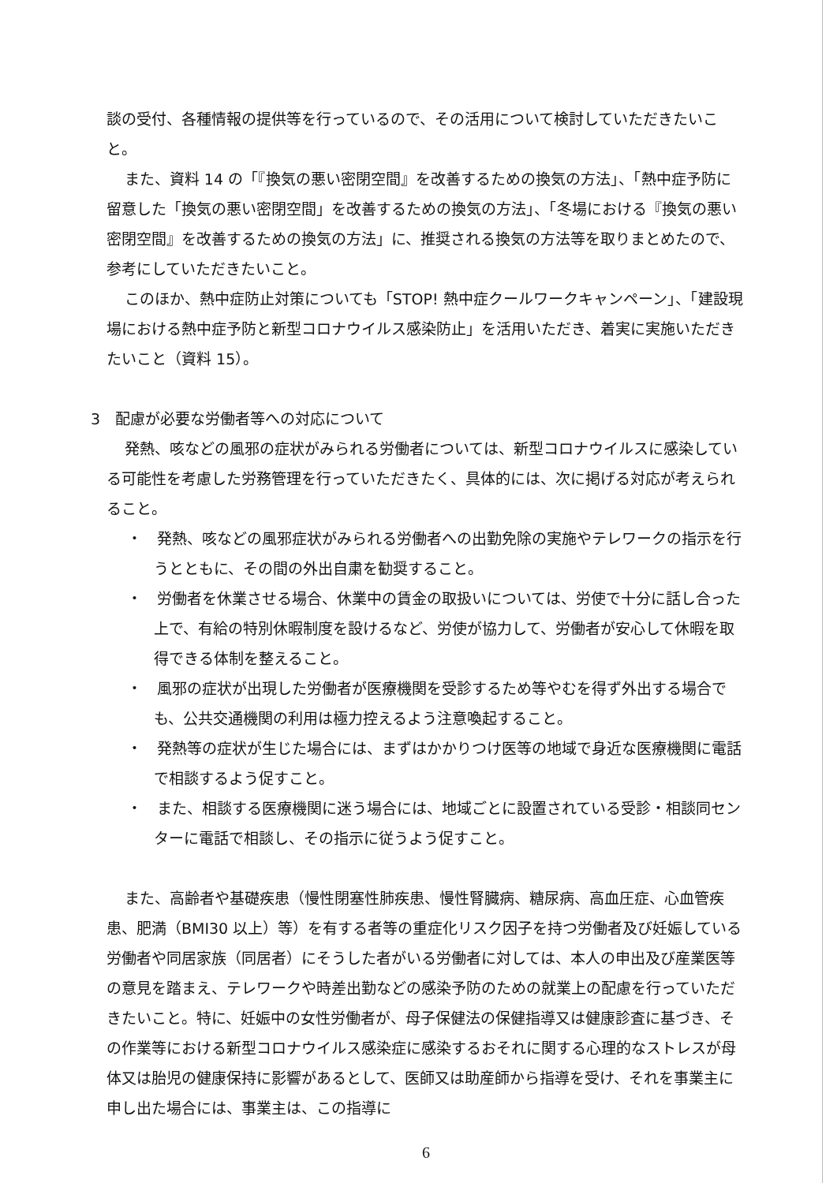談の受付、各種情報の提供等を行っているので、その活用について検討していただきたいこと。
また、資料 14 の「『換気の悪い密閉空間』を改善するための換気の方法」、「熱中症予防に留意した「換気の悪い密閉空間」を改善するための換気の方法」、「冬場における『換気の悪い密閉空間』を改善するための換気の方法」に、推奨される換気の方法等を取りまとめたので、参考にしていただきたいこと。
このほか、熱中症防止対策についても「STOP! 熱中症クールワークキャンペーン」、「建設現場における熱中症予防と新型コロナウイルス感染防止」を活用いただき、着実に実施いただきたいこと（資料 15）。
3　配慮が必要な労働者等への対応について
発熱、咳などの風邪の症状がみられる労働者については、新型コロナウイルスに感染している可能性を考慮した労務管理を行っていただきたく、具体的には、次に掲げる対応が考えられること。
・　発熱、咳などの風邪症状がみられる労働者への出勤免除の実施やテレワークの指示を行うとともに、その間の外出自粛を勧奨すること。
・　労働者を休業させる場合、休業中の賃金の取扱いについては、労使で十分に話し合った上で、有給の特別休暇制度を設けるなど、労使が協力して、労働者が安心して休暇を取得できる体制を整えること。
・　風邪の症状が出現した労働者が医療機関を受診するため等やむを得ず外出する場合でも、公共交通機関の利用は極力控えるよう注意喚起すること。
・　発熱等の症状が生じた場合には、まずはかかりつけ医等の地域で身近な医療機関に電話で相談するよう促すこと。
・　また、相談する医療機関に迷う場合には、地域ごとに設置されている受診・相談同センターに電話で相談し、その指示に従うよう促すこと。
また、高齢者や基礎疾患（慢性閉塞性肺疾患、慢性腎臓病、糖尿病、高血圧症、心血管疾患、肥満（BMI30 以上）等）を有する者等の重症化リスク因子を持つ労働者及び妊娠している労働者や同居家族（同居者）にそうした者がいる労働者に対しては、本人の申出及び産業医等の意見を踏まえ、テレワークや時差出勤などの感染予防のための就業上の配慮を行っていただきたいこと。特に、妊娠中の女性労働者が、母子保健法の保健指導又は健康診査に基づき、その作業等における新型コロナウイルス感染症に感染するおそれに関する心理的なストレスが母体又は胎児の健康保持に影響があるとして、医師又は助産師から指導を受け、それを事業主に申し出た場合には、事業主は、この指導に
6